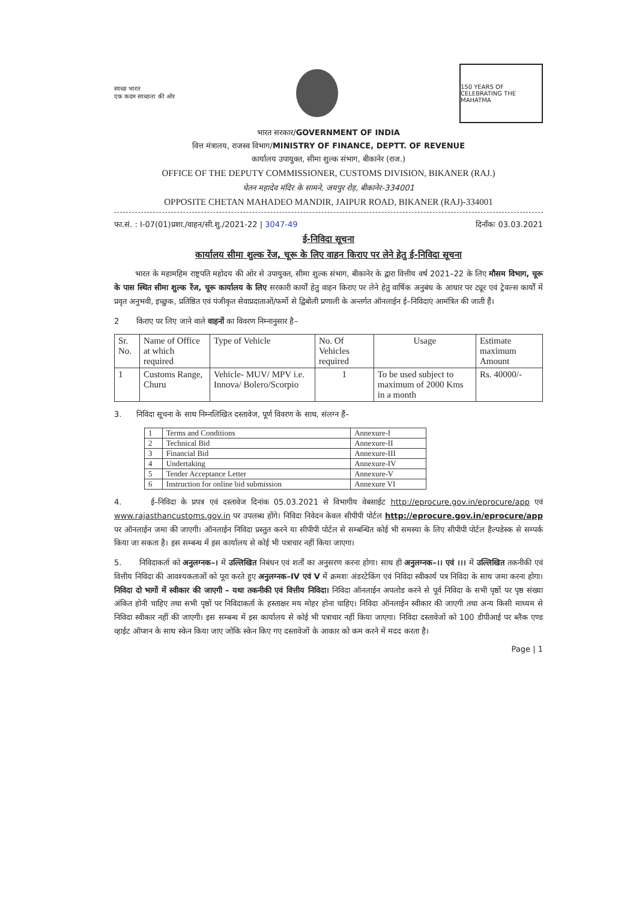स्वच्छ भारत
एक कदम स्वच्छता की ओर
150 YEARS OF CELEBRATING THE MAHATMA
भारत सरकार/GOVERNMENT OF INDIA
वित्त मंत्रालय, राजस्व विभाग/MINISTRY OF FINANCE, DEPTT. OF REVENUE
कार्यालय उपायुक्त, सीमा शुल्क संभाग, बीकानेर (राज.)
OFFICE OF THE DEPUTY COMMISSIONER, CUSTOMS DIVISION, BIKANER (RAJ.)
चेतन महादेव मंदिर के सामने, जयपुर रोड़, बीकानेर-334001
OPPOSITE CHETAN MAHADEO MANDIR, JAIPUR ROAD, BIKANER (RAJ)-334001
फा.सं. : I-07(01)प्रशा./वाहन/सी.शु./2021-22 | 3047-49 दिनाँकः 03.03.2021
ई-निविदा सूचना
कार्यालय सीमा शुल्क रेंज, चूरू के लिए वाहन किराए पर लेने हेतु ई-निविदा सूचना
भारत के महामहिम राष्ट्रपति महोदय की ओर से उपायुक्त, सीमा शुल्क संभाग, बीकानेर के द्वारा वित्तीय वर्ष 2021–22 के लिए मौसम विभाग, चूरू के पास स्थित सीमा शुल्क रेंज, चूरू कार्यालय के लिए सरकारी कार्यों हेतु वाहन किराए पर लेने हेतु वार्षिक अनुबंध के आधार पर ट्यूर एवं ट्रेवल्स कार्यों में प्रवृत अनुभवी, इच्छुक, प्रतिष्ठित एवं पंजीकृत सेवाप्रदाताओं/फर्मो से द्विबोली प्रणाली के अन्तर्गत ऑनलाईन ई–निविदाएं आमंत्रित की जाती हैं।
2 किराए पर लिए जाने वाले वाहनों का विवरण निम्नानुसार है–
| Sr. No. | Name of Office at which required | Type of Vehicle | No. Of Vehicles required | Usage | Estimate maximum Amount |
| --- | --- | --- | --- | --- | --- |
| 1 | Customs Range, Churu | Vehicle- MUV/ MPV i.e. Innova/ Bolero/Scorpio | 1 | To be used subject to maximum of 2000 Kms in a month | Rs. 40000/- |
3. निविदा सूचना के साथ निम्नलिखित दस्तावेज, पूर्ण विवरण के साथ, संलग्न हैं–
| 1 | Terms and Conditions | Annexure-I |
| 2 | Technical Bid | Annexure-II |
| 3 | Financial Bid | Annexure-III |
| 4 | Undertaking | Annexure-IV |
| 5 | Tender Acceptance Letter | Annexure-V |
| 6 | Instruction for online bid submission | Annexure VI |
4. ई–निविदा के प्रपत्र एवं दस्तावेज दिनांक 05.03.2021 से विभागीय वेबसाईट http://eprocure.gov.in/eprocure/app एवं www.rajasthancustoms.gov.in पर उपलब्ध होंगे। निविदा निवेदन केवल सीपीपी पोर्टल http://eprocure.gov.in/eprocure/app पर ऑनलाईन जमा की जाएगी। ऑनलाईन निविदा प्रस्तुत करने या सीपीपी पोर्टल से सम्बन्धित कोई भी समस्या के लिए सीपीपी पोर्टल हैल्पडेस्क से सम्पर्क किया जा सकता है। इस सम्बन्ध में इस कार्यालय से कोई भी पत्राचार नहीं किया जाएगा।
5. निविदाकर्ता को अनुलग्नक–। में उल्लिखित निबंधन एवं शर्तों का अनुसरण करना होगा। साथ ही अनुलग्नक–।। एवं ।।। में उल्लिखित तकनीकी एवं वित्तीय निविदा की आवश्यकताओं को पूरा करते हुए अनुलग्नक–IV एवं V में क्रमशः अंडरटेकिंग एवं निविदा स्वीकार्य पत्र निविदा के साथ जमा करना होगा। निविदा दो भागों में स्वीकार की जाएगी – यथा तकनीकी एवं वित्तीय निविदा। निविदा ऑनलाईन अपलोड करने से पूर्व निविदा के सभी पृष्ठों पर पृष्ठ संख्या अंकित होनी चाहिए तथा सभी पृष्ठों पर निविदाकर्ता के हस्ताक्षर मय मोहर होना चाहिए। निविदा ऑनलाईन स्वीकार की जाएगी तथा अन्य किसी माध्यम से निविदा स्वीकार नहीं की जाएगी। इस सम्बन्ध में इस कार्यालय से कोई भी पत्राचार नहीं किया जाएगा। निविदा दस्तावेजों को 100 डीपीआई पर ब्लैक एण्ड व्हाईट ऑप्शन के साथ स्केन किया जाए जोकि स्केन किए गए दस्तावेजों के आकार को कम करने में मदद करता है।
Page | 1